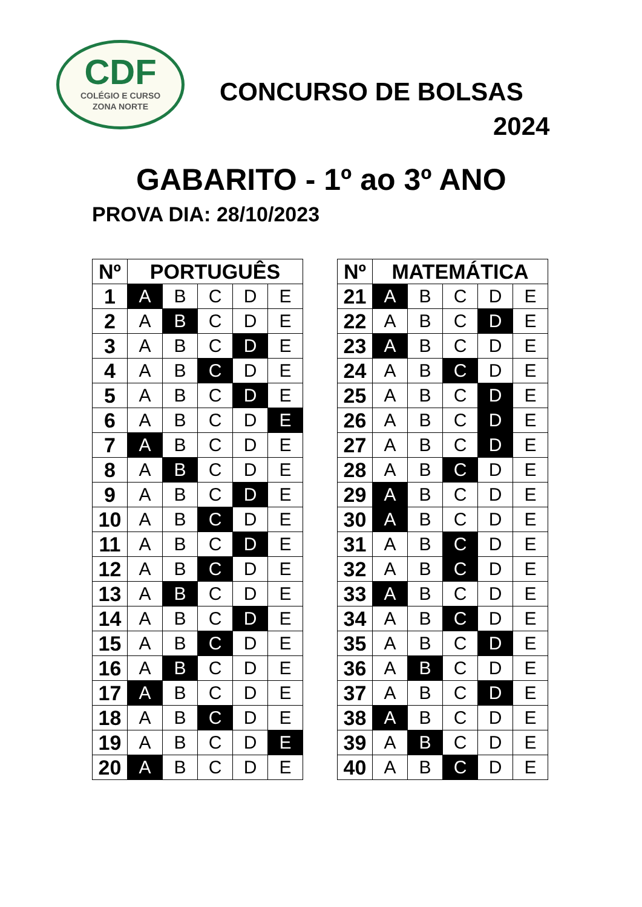CDF
COLÉGIO E CURSO
ZONA NORTE
CONCURSO DE BOLSAS
2024
GABARITO - 1º ao 3º ANO
PROVA DIA: 28/10/2023
| Nº | PORTUGUÊS | | | | |
| --- | --- | --- | --- | --- | --- |
| 1 | A | B | C | D | E |
| 2 | A | B | C | D | E |
| 3 | A | B | C | D | E |
| 4 | A | B | C | D | E |
| 5 | A | B | C | D | E |
| 6 | A | B | C | D | E |
| 7 | A | B | C | D | E |
| 8 | A | B | C | D | E |
| 9 | A | B | C | D | E |
| 10 | A | B | C | D | E |
| 11 | A | B | C | D | E |
| 12 | A | B | C | D | E |
| 13 | A | B | C | D | E |
| 14 | A | B | C | D | E |
| 15 | A | B | C | D | E |
| 16 | A | B | C | D | E |
| 17 | A | B | C | D | E |
| 18 | A | B | C | D | E |
| 19 | A | B | C | D | E |
| 20 | A | B | C | D | E |
| Nº | MATEMÁTICA | | | | |
| --- | --- | --- | --- | --- | --- |
| 21 | A | B | C | D | E |
| 22 | A | B | C | D | E |
| 23 | A | B | C | D | E |
| 24 | A | B | C | D | E |
| 25 | A | B | C | D | E |
| 26 | A | B | C | D | E |
| 27 | A | B | C | D | E |
| 28 | A | B | C | D | E |
| 29 | A | B | C | D | E |
| 30 | A | B | C | D | E |
| 31 | A | B | C | D | E |
| 32 | A | B | C | D | E |
| 33 | A | B | C | D | E |
| 34 | A | B | C | D | E |
| 35 | A | B | C | D | E |
| 36 | A | B | C | D | E |
| 37 | A | B | C | D | E |
| 38 | A | B | C | D | E |
| 39 | A | B | C | D | E |
| 40 | A | B | C | D | E |